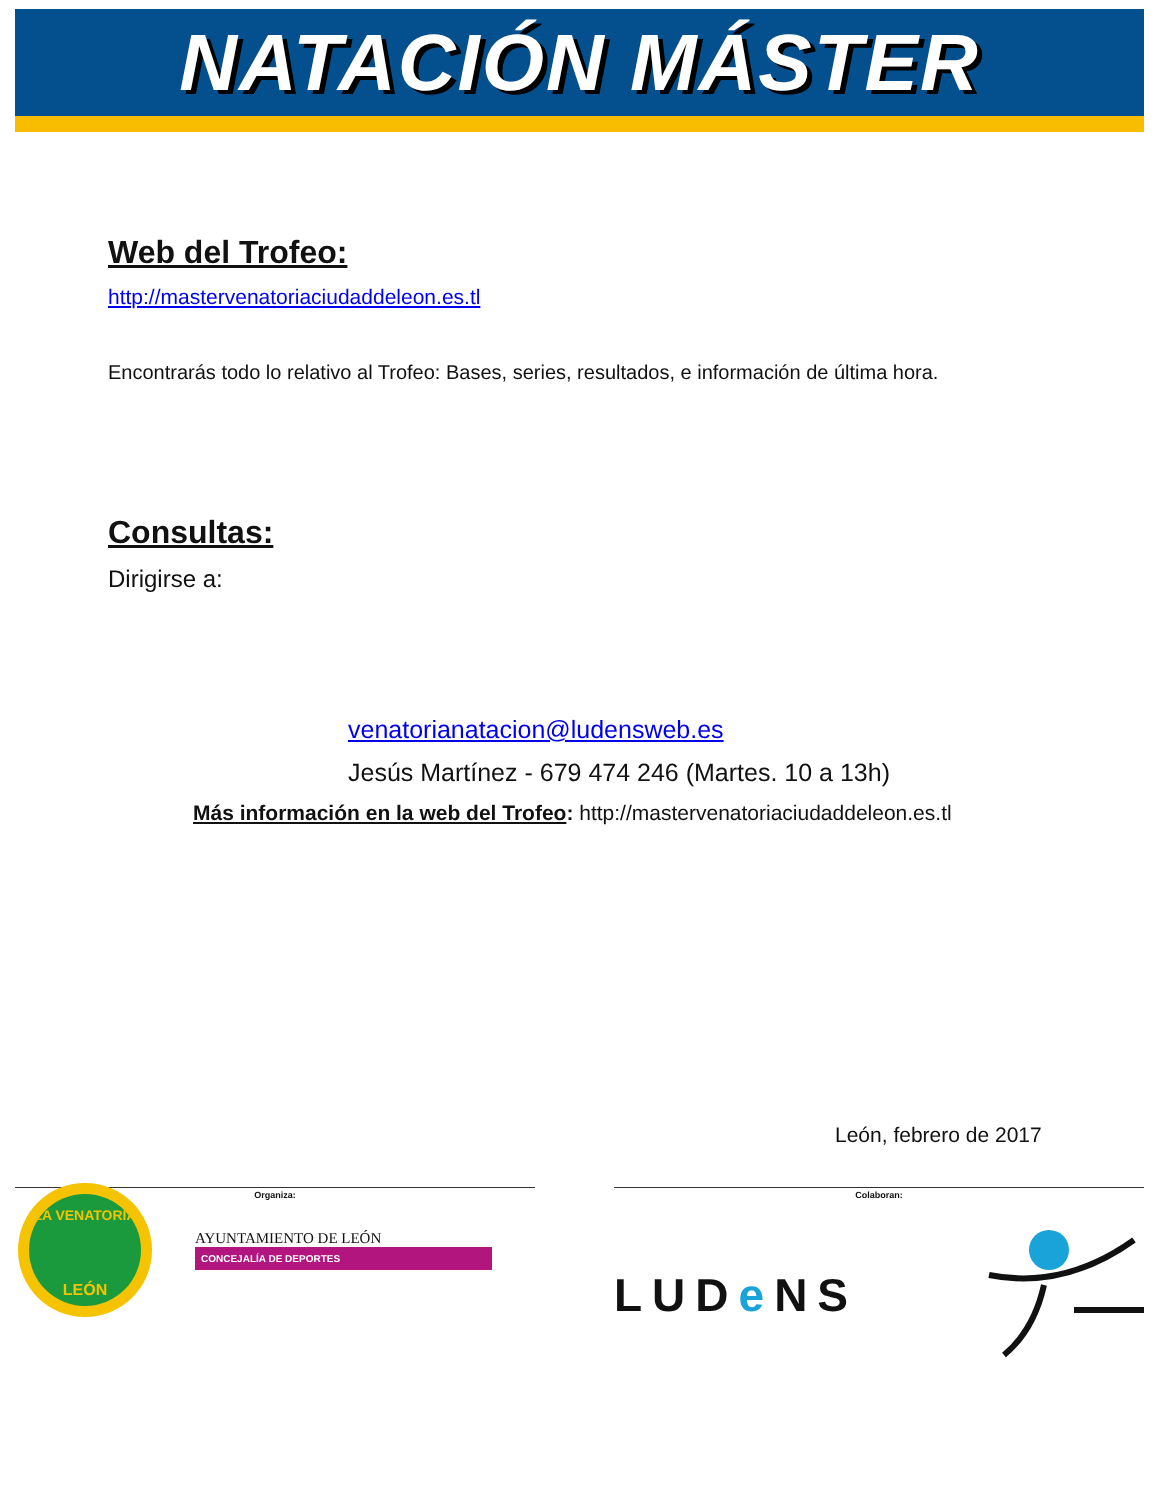NATACIÓN MÁSTER
Web del Trofeo:
http://mastervenatoriaciudaddeleon.es.tl
Encontrarás todo lo relativo al Trofeo: Bases, series, resultados, e información de última hora.
Consultas:
Dirigirse a:
venatorianatacion@ludensweb.es
Jesús Martínez - 679 474 246 (Martes. 10 a 13h)
Más información en la web del Trofeo: http://mastervenatoriaciudaddeleon.es.tl
León, febrero de 2017
Organiza:
LA VENATORIA
LEÓN
AYUNTAMIENTO DE LEÓN
CONCEJALÍA DE DEPORTES
Colaboran:
LUDe NS